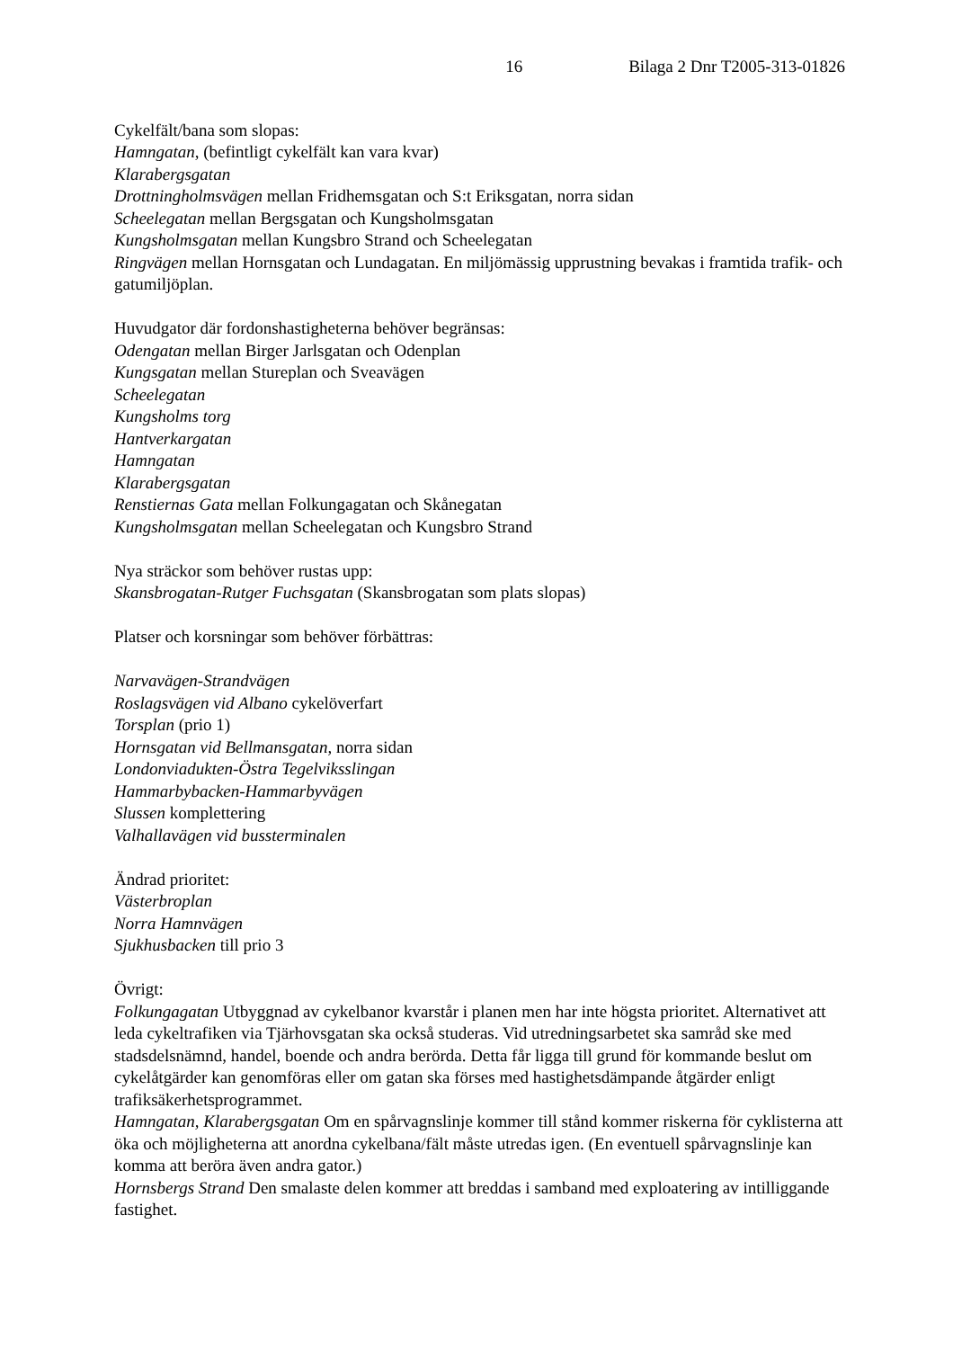16 Bilaga 2 Dnr T2005-313-01826
Cykelfält/bana som slopas:
Hamngatan, (befintligt cykelfält kan vara kvar)
Klarabergsgatan
Drottningholmsvägen mellan Fridhemsgatan och S:t Eriksgatan, norra sidan
Scheelegatan mellan Bergsgatan och Kungsholmsgatan
Kungsholmsgatan mellan Kungsbro Strand och Scheelegatan
Ringvägen mellan Hornsgatan och Lundagatan. En miljömässig upprustning bevakas i framtida trafik- och gatumiljöplan.
Huvudgator där fordonshastigheterna behöver begränsas:
Odengatan mellan Birger Jarlsgatan och Odenplan
Kungsgatan mellan Stureplan och Sveavägen
Scheelegatan
Kungsholms torg
Hantverkargatan
Hamngatan
Klarabergsgatan
Renstiernas Gata mellan Folkungagatan och Skånegatan
Kungsholmsgatan mellan Scheelegatan och Kungsbro Strand
Nya sträckor som behöver rustas upp:
Skansbrogatan-Rutger Fuchsgatan (Skansbrogatan som plats slopas)
Platser och korsningar som behöver förbättras:
Narvavägen-Strandvägen
Roslagsvägen vid Albano cykelöverfart
Torsplan (prio 1)
Hornsgatan vid Bellmansgatan, norra sidan
Londonviadukten-Östra Tegelviksslingan
Hammarbybacken-Hammarbyvägen
Slussen komplettering
Valhallavägen vid bussterminalen
Ändrad prioritet:
Västerbroplan
Norra Hamnvägen
Sjukhusbacken till prio 3
Övrigt:
Folkungagatan Utbyggnad av cykelbanor kvarstår i planen men har inte högsta prioritet. Alternativet att leda cykeltrafiken via Tjärhovsgatan ska också studeras. Vid utredningsarbetet ska samråd ske med stadsdelsnämnd, handel, boende och andra berörda. Detta får ligga till grund för kommande beslut om cykelåtgärder kan genomföras eller om gatan ska förses med hastighetsdämpande åtgärder enligt trafiksäkerhetsprogrammet.
Hamngatan, Klarabergsgatan Om en spårvagnslinje kommer till stånd kommer riskerna för cyklisterna att öka och möjligheterna att anordna cykelbana/fält måste utredas igen. (En eventuell spårvagnslinje kan komma att beröra även andra gator.)
Hornsbergs Strand Den smalaste delen kommer att breddas i samband med exploatering av intilliggande fastighet.